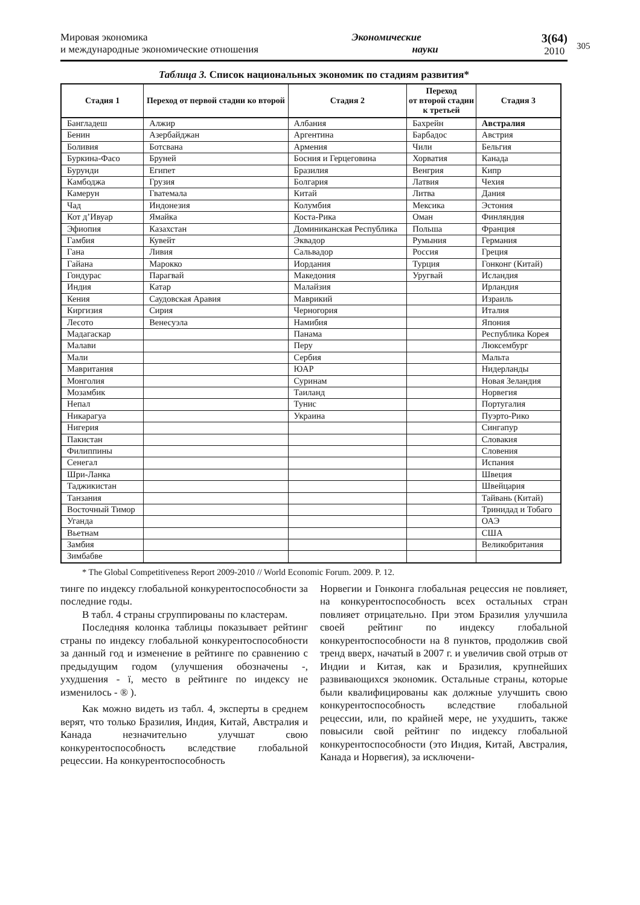305
Мировая экономика
и международные экономические отношения
Экономические
науки
3(64)
2010
Таблица 3. Список национальных экономик по стадиям развития*
| Стадия 1 | Переход от первой стадии ко второй | Стадия 2 | Переход от второй стадии к третьей | Стадия 3 |
| --- | --- | --- | --- | --- |
| Бангладеш | Алжир | Албания | Бахрейн | Австралия |
| Бенин | Азербайджан | Аргентина | Барбадос | Австрия |
| Боливия | Ботсвана | Армения | Чили | Бельгия |
| Буркина-Фасо | Бруней | Босния и Герцеговина | Хорватия | Канада |
| Бурунди | Египет | Бразилия | Венгрия | Кипр |
| Камбоджа | Грузия | Болгария | Латвия | Чехия |
| Камерун | Гватемала | Китай | Литва | Дания |
| Чад | Индонезия | Колумбия | Мексика | Эстония |
| Кот д’Ивуар | Ямайка | Коста-Рика | Оман | Финляндия |
| Эфиопия | Казахстан | Доминиканская Республика | Польша | Франция |
| Гамбия | Кувейт | Эквадор | Румыния | Германия |
| Гана | Ливия | Сальвадор | Россия | Греция |
| Гайана | Марокко | Иордания | Турция | Гонконг (Китай) |
| Гондурас | Парагвай | Македония | Уругвай | Исландия |
| Индия | Катар | Малайзия | | Ирландия |
| Кения | Саудовская Аравия | Маврикий | | Израиль |
| Киргизия | Сирия | Черногория | | Италия |
| Лесото | Венесуэла | Намибия | | Япония |
| Мадагаскар | | Панама | | Республика Корея |
| Малави | | Перу | | Люксембург |
| Мали | | Сербия | | Мальта |
| Мавритания | | ЮАР | | Нидерланды |
| Монголия | | Суринам | | Новая Зеландия |
| Мозамбик | | Таиланд | | Норвегия |
| Непал | | Тунис | | Португалия |
| Никарагуа | | Украина | | Пуэрто-Рико |
| Нигерия | | | | Сингапур |
| Пакистан | | | | Словакия |
| Филиппины | | | | Словения |
| Сенегал | | | | Испания |
| Шри-Ланка | | | | Швеция |
| Таджикистан | | | | Швейцария |
| Танзания | | | | Тайвань (Китай) |
| Восточный Тимор | | | | Тринидад и Тобаго |
| Уганда | | | | ОАЭ |
| Вьетнам | | | | США |
| Замбия | | | | Великобритания |
| Зимбабве | | | | |
* The Global Competitiveness Report 2009-2010 // World Economic Forum. 2009. P. 12.
тинге по индексу глобальной конкурентоспособности за последние годы.
В табл. 4 страны сгруппированы по кластерам.
Последняя колонка таблицы показывает рейтинг страны по индексу глобальной конкурентоспособности за данный год и изменение в рейтинге по сравнению с предыдущим годом (улучшения обозначены -, ухудшения - ï, место в рейтинге по индексу не изменилось - ® ).
Как можно видеть из табл. 4, эксперты в среднем верят, что только Бразилия, Индия, Китай, Австралия и Канада незначительно улучшат свою конкурентоспособность вследствие глобальной рецессии. На конкурентоспособность
Норвегии и Гонконга глобальная рецессия не повлияет, на конкурентоспособность всех остальных стран повлияет отрицательно. При этом Бразилия улучшила своей рейтинг по индексу глобальной конкурентоспособности на 8 пунктов, продолжив свой тренд вверх, начатый в 2007 г. и увеличив свой отрыв от Индии и Китая, как и Бразилия, крупнейших развивающихся экономик. Остальные страны, которые были квалифицированы как должные улучшить свою конкурентоспособность вследствие глобальной рецессии, или, по крайней мере, не ухудшить, также повысили свой рейтинг по индексу глобальной конкурентоспособности (это Индия, Китай, Австралия, Канада и Норвегия), за исключени-